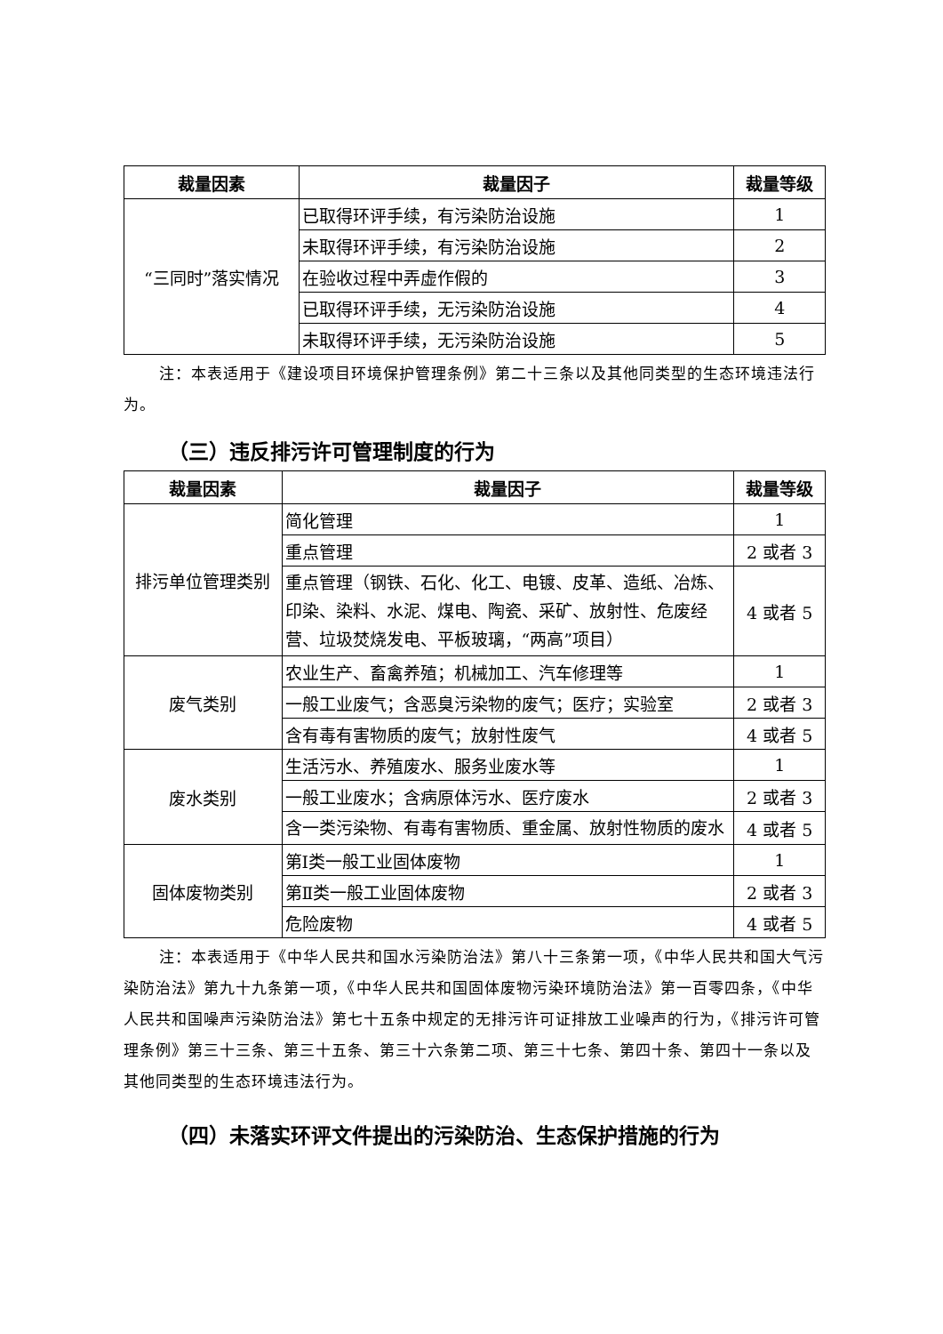| 裁量因素 | 裁量因子 | 裁量等级 |
| --- | --- | --- |
| “三同时”落实情况 | 已取得环评手续，有污染防治设施 | 1 |
| | 未取得环评手续，有污染防治设施 | 2 |
| | 在验收过程中弄虚作假的 | 3 |
| | 已取得环评手续，无污染防治设施 | 4 |
| | 未取得环评手续，无污染防治设施 | 5 |
注：本表适用于《建设项目环境保护管理条例》第二十三条以及其他同类型的生态环境违法行为。
（三）违反排污许可管理制度的行为
| 裁量因素 | 裁量因子 | 裁量等级 |
| --- | --- | --- |
| 排污单位管理类别 | 简化管理 | 1 |
| | 重点管理 | 2 或者 3 |
| | 重点管理（钢铁、石化、化工、电镀、皮革、造纸、冶炼、印染、染料、水泥、煤电、陶瓷、采矿、放射性、危废经营、垃圾焚烧发电、平板玻璃，“两高”项目） | 4 或者 5 |
| 废气类别 | 农业生产、畜禽养殖；机械加工、汽车修理等 | 1 |
| | 一般工业废气；含恶臭污染物的废气；医疗；实验室 | 2 或者 3 |
| | 含有毒有害物质的废气；放射性废气 | 4 或者 5 |
| 废水类别 | 生活污水、养殖废水、服务业废水等 | 1 |
| | 一般工业废水；含病原体污水、医疗废水 | 2 或者 3 |
| | 含一类污染物、有毒有害物质、重金属、放射性物质的废水 | 4 或者 5 |
| 固体废物类别 | 第Ⅰ类一般工业固体废物 | 1 |
| | 第Ⅱ类一般工业固体废物 | 2 或者 3 |
| | 危险废物 | 4 或者 5 |
注：本表适用于《中华人民共和国水污染防治法》第八十三条第一项，《中华人民共和国大气污染防治法》第九十九条第一项，《中华人民共和国固体废物污染环境防治法》第一百零四条，《中华人民共和国噪声污染防治法》第七十五条中规定的无排污许可证排放工业噪声的行为，《排污许可管理条例》第三十三条、第三十五条、第三十六条第二项、第三十七条、第四十条、第四十一条以及其他同类型的生态环境违法行为。
（四）未落实环评文件提出的污染防治、生态保护措施的行为